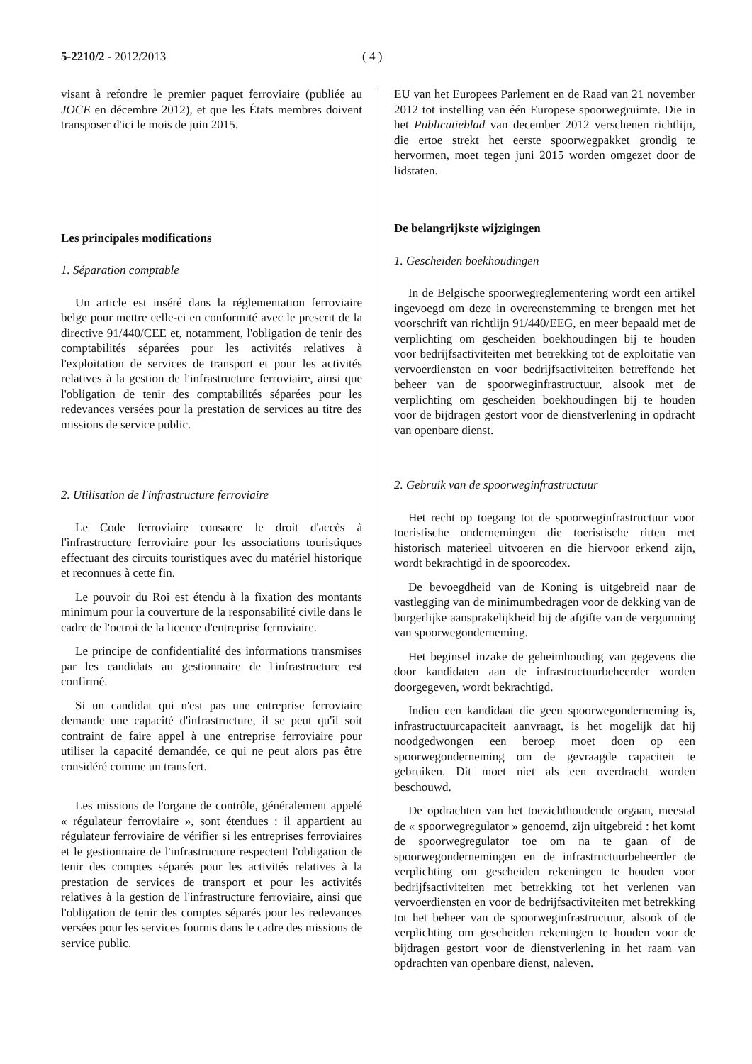5-2210/2 - 2012/2013 ( 4 )
visant à refondre le premier paquet ferroviaire (publiée au JOCE en décembre 2012), et que les États membres doivent transposer d'ici le mois de juin 2015.
Les principales modifications
1. Séparation comptable
Un article est inséré dans la réglementation ferroviaire belge pour mettre celle-ci en conformité avec le prescrit de la directive 91/440/CEE et, notamment, l'obligation de tenir des comptabilités séparées pour les activités relatives à l'exploitation de services de transport et pour les activités relatives à la gestion de l'infrastructure ferroviaire, ainsi que l'obligation de tenir des comptabilités séparées pour les redevances versées pour la prestation de services au titre des missions de service public.
2. Utilisation de l'infrastructure ferroviaire
Le Code ferroviaire consacre le droit d'accès à l'infrastructure ferroviaire pour les associations touristiques effectuant des circuits touristiques avec du matériel historique et reconnues à cette fin.
Le pouvoir du Roi est étendu à la fixation des montants minimum pour la couverture de la responsabilité civile dans le cadre de l'octroi de la licence d'entreprise ferroviaire.
Le principe de confidentialité des informations transmises par les candidats au gestionnaire de l'infrastructure est confirmé.
Si un candidat qui n'est pas une entreprise ferroviaire demande une capacité d'infrastructure, il se peut qu'il soit contraint de faire appel à une entreprise ferroviaire pour utiliser la capacité demandée, ce qui ne peut alors pas être considéré comme un transfert.
Les missions de l'organe de contrôle, généralement appelé « régulateur ferroviaire », sont étendues : il appartient au régulateur ferroviaire de vérifier si les entreprises ferroviaires et le gestionnaire de l'infrastructure respectent l'obligation de tenir des comptes séparés pour les activités relatives à la prestation de services de transport et pour les activités relatives à la gestion de l'infrastructure ferroviaire, ainsi que l'obligation de tenir des comptes séparés pour les redevances versées pour les services fournis dans le cadre des missions de service public.
EU van het Europees Parlement en de Raad van 21 november 2012 tot instelling van één Europese spoorwegruimte. Die in het Publicatieblad van december 2012 verschenen richtlijn, die ertoe strekt het eerste spoorwegpakket grondig te hervormen, moet tegen juni 2015 worden omgezet door de lidstaten.
De belangrijkste wijzigingen
1. Gescheiden boekhoudingen
In de Belgische spoorwegreglementering wordt een artikel ingevoegd om deze in overeenstemming te brengen met het voorschrift van richtlijn 91/440/EEG, en meer bepaald met de verplichting om gescheiden boekhoudingen bij te houden voor bedrijfsactiviteiten met betrekking tot de exploitatie van vervoerdiensten en voor bedrijfsactiviteiten betreffende het beheer van de spoorweginfrastructuur, alsook met de verplichting om gescheiden boekhoudingen bij te houden voor de bijdragen gestort voor de dienstverlening in opdracht van openbare dienst.
2. Gebruik van de spoorweginfrastructuur
Het recht op toegang tot de spoorweginfrastructuur voor toeristische ondernemingen die toeristische ritten met historisch materieel uitvoeren en die hiervoor erkend zijn, wordt bekrachtigd in de spoorcodex.
De bevoegdheid van de Koning is uitgebreid naar de vastlegging van de minimumbedragen voor de dekking van de burgerlijke aansprakelijkheid bij de afgifte van de vergunning van spoorwegonderneming.
Het beginsel inzake de geheimhouding van gegevens die door kandidaten aan de infrastructuurbeheerder worden doorgegeven, wordt bekrachtigd.
Indien een kandidaat die geen spoorwegonderneming is, infrastructuurcapaciteit aanvraagt, is het mogelijk dat hij noodgedwongen een beroep moet doen op een spoorwegonderneming om de gevraagde capaciteit te gebruiken. Dit moet niet als een overdracht worden beschouwd.
De opdrachten van het toezichthoudende orgaan, meestal de « spoorwegregulator » genoemd, zijn uitgebreid : het komt de spoorwegregulator toe om na te gaan of de spoorwegondernemingen en de infrastructuurbeheerder de verplichting om gescheiden rekeningen te houden voor bedrijfsactiviteiten met betrekking tot het verlenen van vervoerdiensten en voor de bedrijfsactiviteiten met betrekking tot het beheer van de spoorweginfrastructuur, alsook of de verplichting om gescheiden rekeningen te houden voor de bijdragen gestort voor de dienstverlening in het raam van opdrachten van openbare dienst, naleven.